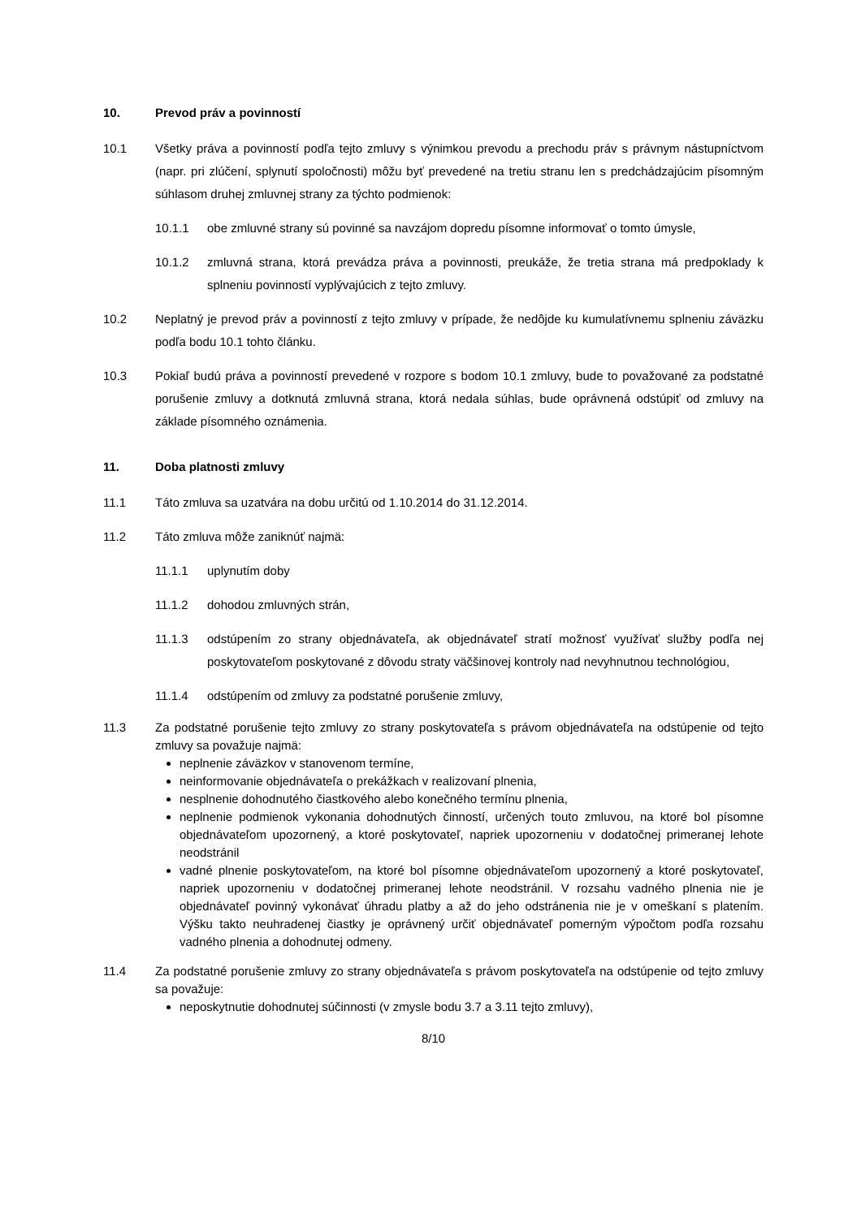10. Prevod práv a povinností
10.1 Všetky práva a povinností podľa tejto zmluvy s výnimkou prevodu a prechodu práv s právnym nástupníctvom (napr. pri zlúčení, splynutí spoločnosti) môžu byť prevedené na tretiu stranu len s predchádzajúcim písomným súhlasom druhej zmluvnej strany za týchto podmienok:
10.1.1 obe zmluvné strany sú povinné sa navzájom dopredu písomne informovať o tomto úmysle,
10.1.2 zmluvná strana, ktorá prevádza práva a povinnosti, preukáže, že tretia strana má predpoklady k splneniu povinností vyplývajúcich z tejto zmluvy.
10.2 Neplatný je prevod práv a povinností z tejto zmluvy v prípade, že nedôjde ku kumulatívnemu splneniu záväzku podľa bodu 10.1 tohto článku.
10.3 Pokiaľ budú práva a povinností prevedené v rozpore s bodom 10.1 zmluvy, bude to považované za podstatné porušenie zmluvy a dotknutá zmluvná strana, ktorá nedala súhlas, bude oprávnená odstúpiť od zmluvy na základe písomného oznámenia.
11. Doba platnosti zmluvy
11.1 Táto zmluva sa uzatvára na dobu určitú od 1.10.2014 do 31.12.2014.
11.2 Táto zmluva môže zaniknúť najmä:
11.1.1 uplynutím doby
11.1.2 dohodou zmluvných strán,
11.1.3 odstúpením zo strany objednávateľa, ak objednávateľ stratí možnosť využívať služby podľa nej poskytovateľom poskytované z dôvodu straty väčšinovej kontroly nad nevyhnutnou technológiou,
11.1.4 odstúpením od zmluvy za podstatné porušenie zmluvy,
11.3 Za podstatné porušenie tejto zmluvy zo strany poskytovateľa s právom objednávateľa na odstúpenie od tejto zmluvy sa považuje najmä:
neplnenie záväzkov v stanovenom termíne,
neinformovanie objednávateľa o prekážkach v realizovaní plnenia,
nesplnenie dohodnutého čiastkového alebo konečného termínu plnenia,
neplnenie podmienok vykonania dohodnutých činností, určených touto zmluvou, na ktoré bol písomne objednávateľom upozornený, a ktoré poskytovateľ, napriek upozorneniu v dodatočnej primeranej lehote neodstránil
vadné plnenie poskytovateľom, na ktoré bol písomne objednávateľom upozornený a ktoré poskytovateľ, napriek upozorneniu v dodatočnej primeranej lehote neodstránil. V rozsahu vadného plnenia nie je objednávateľ povinný vykonávať úhradu platby a až do jeho odstránenia nie je v omeškaní s platením. Výšku takto neuhradenej čiastky je oprávnený určiť objednávateľ pomerným výpočtom podľa rozsahu vadného plnenia a dohodnutej odmeny.
11.4 Za podstatné porušenie zmluvy zo strany objednávateľa s právom poskytovateľa na odstúpenie od tejto zmluvy sa považuje:
neposkytnutie dohodnutej súčinnosti (v zmysle bodu 3.7 a 3.11 tejto zmluvy),
8/10